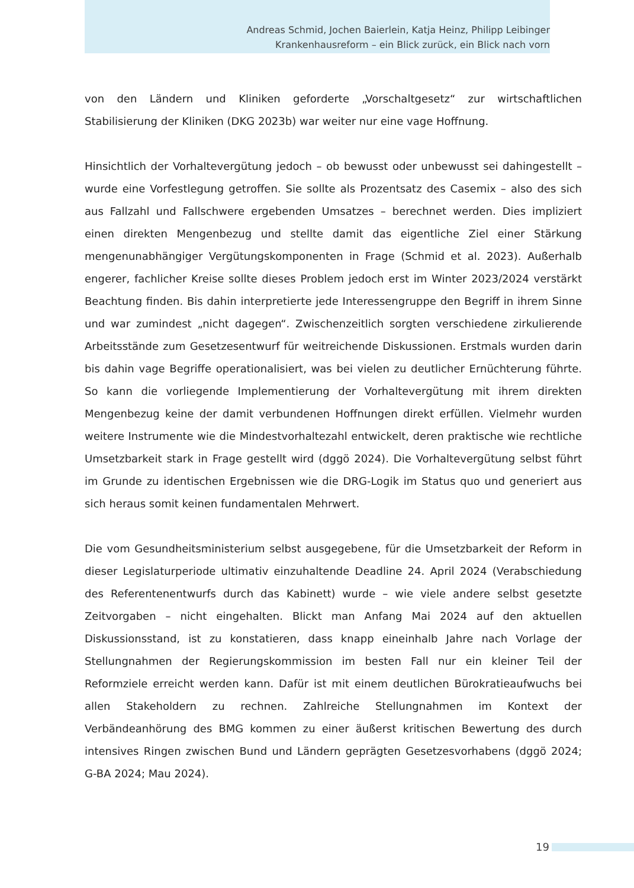Andreas Schmid, Jochen Baierlein, Katja Heinz, Philipp Leibinger
Krankenhausreform – ein Blick zurück, ein Blick nach vorn
von den Ländern und Kliniken geforderte „Vorschaltgesetz“ zur wirtschaftlichen Stabilisierung der Kliniken (DKG 2023b) war weiter nur eine vage Hoffnung.
Hinsichtlich der Vorhaltevergütung jedoch – ob bewusst oder unbewusst sei dahingestellt – wurde eine Vorfestlegung getroffen. Sie sollte als Prozentsatz des Casemix – also des sich aus Fallzahl und Fallschwere ergebenden Umsatzes – berechnet werden. Dies impliziert einen direkten Mengenbezug und stellte damit das eigentliche Ziel einer Stärkung mengenunabhängiger Vergütungskomponenten in Frage (Schmid et al. 2023). Außerhalb engerer, fachlicher Kreise sollte dieses Problem jedoch erst im Winter 2023/2024 verstärkt Beachtung finden. Bis dahin interpretierte jede Interessengruppe den Begriff in ihrem Sinne und war zumindest „nicht dagegen“. Zwischenzeitlich sorgten verschiedene zirkulierende Arbeitsstände zum Gesetzesentwurf für weitreichende Diskussionen. Erstmals wurden darin bis dahin vage Begriffe operationalisiert, was bei vielen zu deutlicher Ernüchterung führte. So kann die vorliegende Implementierung der Vorhaltevergütung mit ihrem direkten Mengenbezug keine der damit verbundenen Hoffnungen direkt erfüllen. Vielmehr wurden weitere Instrumente wie die Mindestvorhaltezahl entwickelt, deren praktische wie rechtliche Umsetzbarkeit stark in Frage gestellt wird (dggö 2024). Die Vorhaltevergütung selbst führt im Grunde zu identischen Ergebnissen wie die DRG-Logik im Status quo und generiert aus sich heraus somit keinen fundamentalen Mehrwert.
Die vom Gesundheitsministerium selbst ausgegebene, für die Umsetzbarkeit der Reform in dieser Legislaturperiode ultimativ einzuhaltende Deadline 24. April 2024 (Verabschiedung des Referentenentwurfs durch das Kabinett) wurde – wie viele andere selbst gesetzte Zeitvorgaben – nicht eingehalten. Blickt man Anfang Mai 2024 auf den aktuellen Diskussionsstand, ist zu konstatieren, dass knapp eineinhalb Jahre nach Vorlage der Stellungnahmen der Regierungskommission im besten Fall nur ein kleiner Teil der Reformziele erreicht werden kann. Dafür ist mit einem deutlichen Bürokratieaufwuchs bei allen Stakeholdern zu rechnen. Zahlreiche Stellungnahmen im Kontext der Verbändeanhörung des BMG kommen zu einer äußerst kritischen Bewertung des durch intensives Ringen zwischen Bund und Ländern geprägten Gesetzesvorhabens (dggö 2024; G-BA 2024; Mau 2024).
19